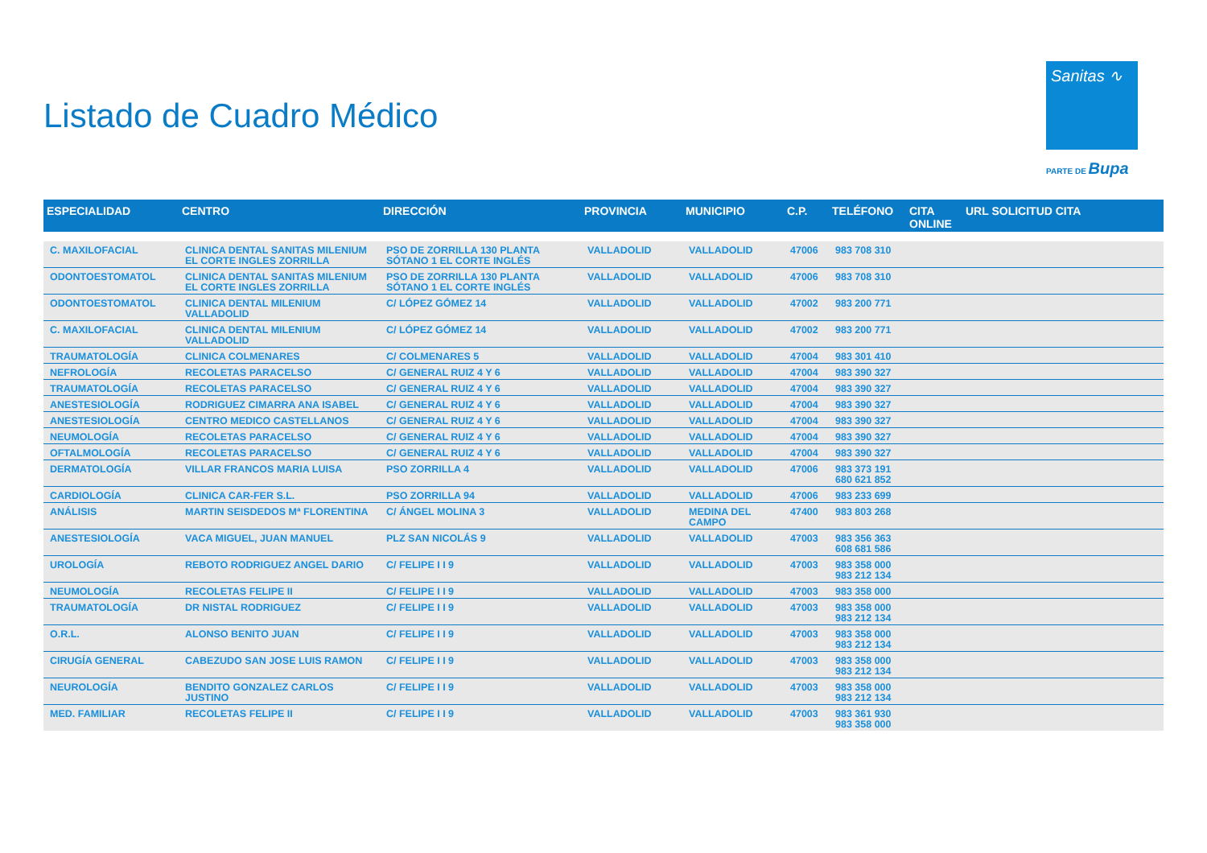Listado de Cuadro Médico
Sanitas ∿
PARTE DE Bupa
| ESPECIALIDAD | CENTRO | DIRECCIÓN | PROVINCIA | MUNICIPIO | C.P. | TELÉFONO | CITA ONLINE | URL SOLICITUD CITA |
| --- | --- | --- | --- | --- | --- | --- | --- | --- |
| C. MAXILOFACIAL | CLINICA DENTAL SANITAS MILENIUM EL CORTE INGLES ZORRILLA | PSO DE ZORRILLA 130 PLANTA SÓTANO 1 EL CORTE INGLÉS | VALLADOLID | VALLADOLID | 47006 | 983 708 310 | | |
| ODONTOESTOMATOL | CLINICA DENTAL SANITAS MILENIUM EL CORTE INGLES ZORRILLA | PSO DE ZORRILLA 130 PLANTA SÓTANO 1 EL CORTE INGLÉS | VALLADOLID | VALLADOLID | 47006 | 983 708 310 | | |
| ODONTOESTOMATOL | CLINICA DENTAL MILENIUM VALLADOLID | C/ LÓPEZ GÓMEZ 14 | VALLADOLID | VALLADOLID | 47002 | 983 200 771 | | |
| C. MAXILOFACIAL | CLINICA DENTAL MILENIUM VALLADOLID | C/ LÓPEZ GÓMEZ 14 | VALLADOLID | VALLADOLID | 47002 | 983 200 771 | | |
| TRAUMATOLOGÍA | CLINICA COLMENARES | C/ COLMENARES 5 | VALLADOLID | VALLADOLID | 47004 | 983 301 410 | | |
| NEFROLOGÍA | RECOLETAS PARACELSO | C/ GENERAL RUIZ 4 Y 6 | VALLADOLID | VALLADOLID | 47004 | 983 390 327 | | |
| TRAUMATOLOGÍA | RECOLETAS PARACELSO | C/ GENERAL RUIZ 4 Y 6 | VALLADOLID | VALLADOLID | 47004 | 983 390 327 | | |
| ANESTESIOLOGÍA | RODRIGUEZ CIMARRA ANA ISABEL | C/ GENERAL RUIZ 4 Y 6 | VALLADOLID | VALLADOLID | 47004 | 983 390 327 | | |
| ANESTESIOLOGÍA | CENTRO MEDICO CASTELLANOS | C/ GENERAL RUIZ 4 Y 6 | VALLADOLID | VALLADOLID | 47004 | 983 390 327 | | |
| NEUMOLOGÍA | RECOLETAS PARACELSO | C/ GENERAL RUIZ 4 Y 6 | VALLADOLID | VALLADOLID | 47004 | 983 390 327 | | |
| OFTALMOLOGÍA | RECOLETAS PARACELSO | C/ GENERAL RUIZ 4 Y 6 | VALLADOLID | VALLADOLID | 47004 | 983 390 327 | | |
| DERMATOLOGÍA | VILLAR FRANCOS MARIA LUISA | PSO ZORRILLA 4 | VALLADOLID | VALLADOLID | 47006 | 983 373 191 680 621 852 | | |
| CARDIOLOGÍA | CLINICA CAR-FER S.L. | PSO ZORRILLA 94 | VALLADOLID | VALLADOLID | 47006 | 983 233 699 | | |
| ANÁLISIS | MARTIN SEISDEDOS Mª FLORENTINA | C/ ÁNGEL MOLINA 3 | VALLADOLID | MEDINA DEL CAMPO | 47400 | 983 803 268 | | |
| ANESTESIOLOGÍA | VACA MIGUEL, JUAN MANUEL | PLZ SAN NICOLÁS 9 | VALLADOLID | VALLADOLID | 47003 | 983 356 363 608 681 586 | | |
| UROLOGÍA | REBOTO RODRIGUEZ ANGEL DARIO | C/ FELIPE I I 9 | VALLADOLID | VALLADOLID | 47003 | 983 358 000 983 212 134 | | |
| NEUMOLOGÍA | RECOLETAS FELIPE II | C/ FELIPE I I 9 | VALLADOLID | VALLADOLID | 47003 | 983 358 000 | | |
| TRAUMATOLOGÍA | DR NISTAL RODRIGUEZ | C/ FELIPE I I 9 | VALLADOLID | VALLADOLID | 47003 | 983 358 000 983 212 134 | | |
| O.R.L. | ALONSO BENITO JUAN | C/ FELIPE I I 9 | VALLADOLID | VALLADOLID | 47003 | 983 358 000 983 212 134 | | |
| CIRUGÍA GENERAL | CABEZUDO SAN JOSE LUIS RAMON | C/ FELIPE I I 9 | VALLADOLID | VALLADOLID | 47003 | 983 358 000 983 212 134 | | |
| NEUROLOGÍA | BENDITO GONZALEZ CARLOS JUSTINO | C/ FELIPE I I 9 | VALLADOLID | VALLADOLID | 47003 | 983 358 000 983 212 134 | | |
| MED. FAMILIAR | RECOLETAS FELIPE II | C/ FELIPE I I 9 | VALLADOLID | VALLADOLID | 47003 | 983 361 930 983 358 000 | | |